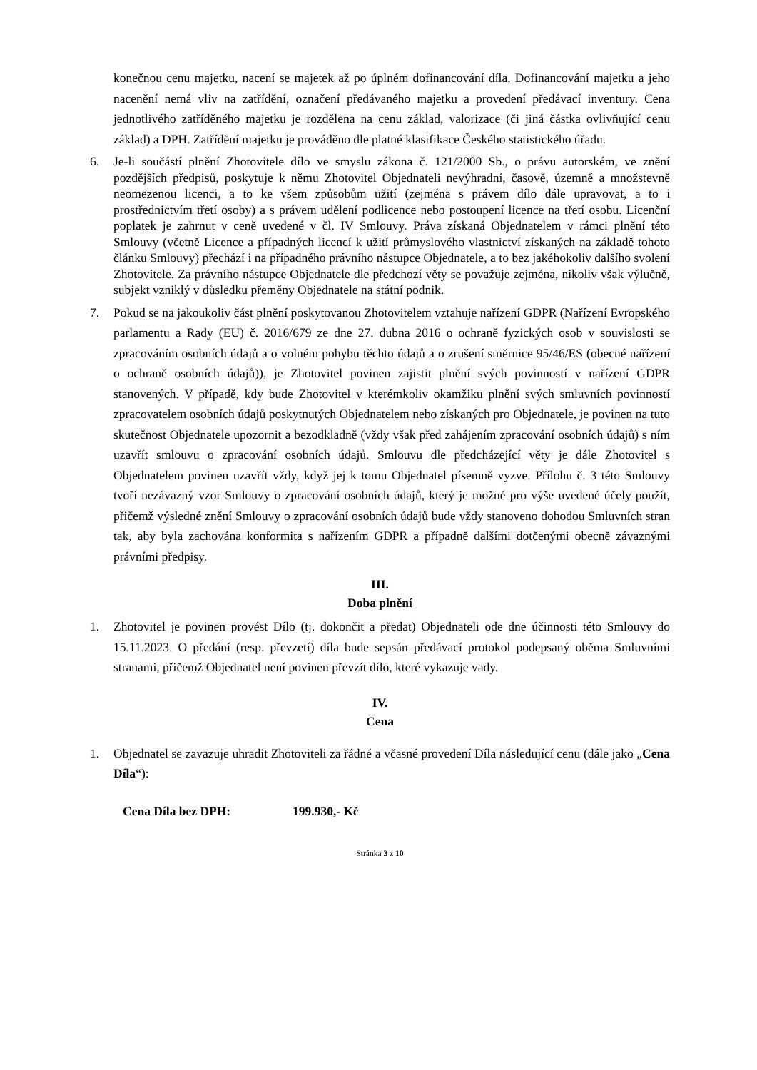konečnou cenu majetku, nacení se majetek až po úplném dofinancování díla. Dofinancování majetku a jeho nacenění nemá vliv na zatřídění, označení předávaného majetku a provedení předávací inventury. Cena jednotlivého zatříděného majetku je rozdělena na cenu základ, valorizace (či jiná částka ovlivňující cenu základ) a DPH. Zatřídění majetku je prováděno dle platné klasifikace Českého statistického úřadu.
6. Je-li součástí plnění Zhotovitele dílo ve smyslu zákona č. 121/2000 Sb., o právu autorském, ve znění pozdějších předpisů, poskytuje k němu Zhotovitel Objednateli nevýhradní, časově, územně a množstevně neomezenou licenci, a to ke všem způsobům užití (zejména s právem dílo dále upravovat, a to i prostřednictvím třetí osoby) a s právem udělení podlicence nebo postoupení licence na třetí osobu. Licenční poplatek je zahrnut v ceně uvedené v čl. IV Smlouvy. Práva získaná Objednatelem v rámci plnění této Smlouvy (včetně Licence a případných licencí k užití průmyslového vlastnictví získaných na základě tohoto článku Smlouvy) přechází i na případného právního nástupce Objednatele, a to bez jakéhokoliv dalšího svolení Zhotovitele. Za právního nástupce Objednatele dle předchozí věty se považuje zejména, nikoliv však výlučně, subjekt vzniklý v důsledku přeměny Objednatele na státní podnik.
7. Pokud se na jakoukoliv část plnění poskytovanou Zhotovitelem vztahuje nařízení GDPR (Nařízení Evropského parlamentu a Rady (EU) č. 2016/679 ze dne 27. dubna 2016 o ochraně fyzických osob v souvislosti se zpracováním osobních údajů a o volném pohybu těchto údajů a o zrušení směrnice 95/46/ES (obecné nařízení o ochraně osobních údajů)), je Zhotovitel povinen zajistit plnění svých povinností v nařízení GDPR stanovených. V případě, kdy bude Zhotovitel v kterémkoliv okamžiku plnění svých smluvních povinností zpracovatelem osobních údajů poskytnutých Objednatelem nebo získaných pro Objednatele, je povinen na tuto skutečnost Objednatele upozornit a bezodkladně (vždy však před zahájením zpracování osobních údajů) s ním uzavřít smlouvu o zpracování osobních údajů. Smlouvu dle předcházející věty je dále Zhotovitel s Objednatelem povinen uzavřít vždy, když jej k tomu Objednatel písemně vyzve. Přílohu č. 3 této Smlouvy tvoří nezávazný vzor Smlouvy o zpracování osobních údajů, který je možné pro výše uvedené účely použít, přičemž výsledné znění Smlouvy o zpracování osobních údajů bude vždy stanoveno dohodou Smluvních stran tak, aby byla zachována konformita s nařízením GDPR a případně dalšími dotčenými obecně závaznými právními předpisy.
III.
Doba plnění
1. Zhotovitel je povinen provést Dílo (tj. dokončit a předat) Objednateli ode dne účinnosti této Smlouvy do 15.11.2023. O předání (resp. převzetí) díla bude sepsán předávací protokol podepsaný oběma Smluvními stranami, přičemž Objednatel není povinen převzít dílo, které vykazuje vady.
IV.
Cena
1. Objednatel se zavazuje uhradit Zhotoviteli za řádné a včasné provedení Díla následující cenu (dále jako „Cena Díla“):
Cena Díla bez DPH: 199.930,- Kč
Stránka 3 z 10